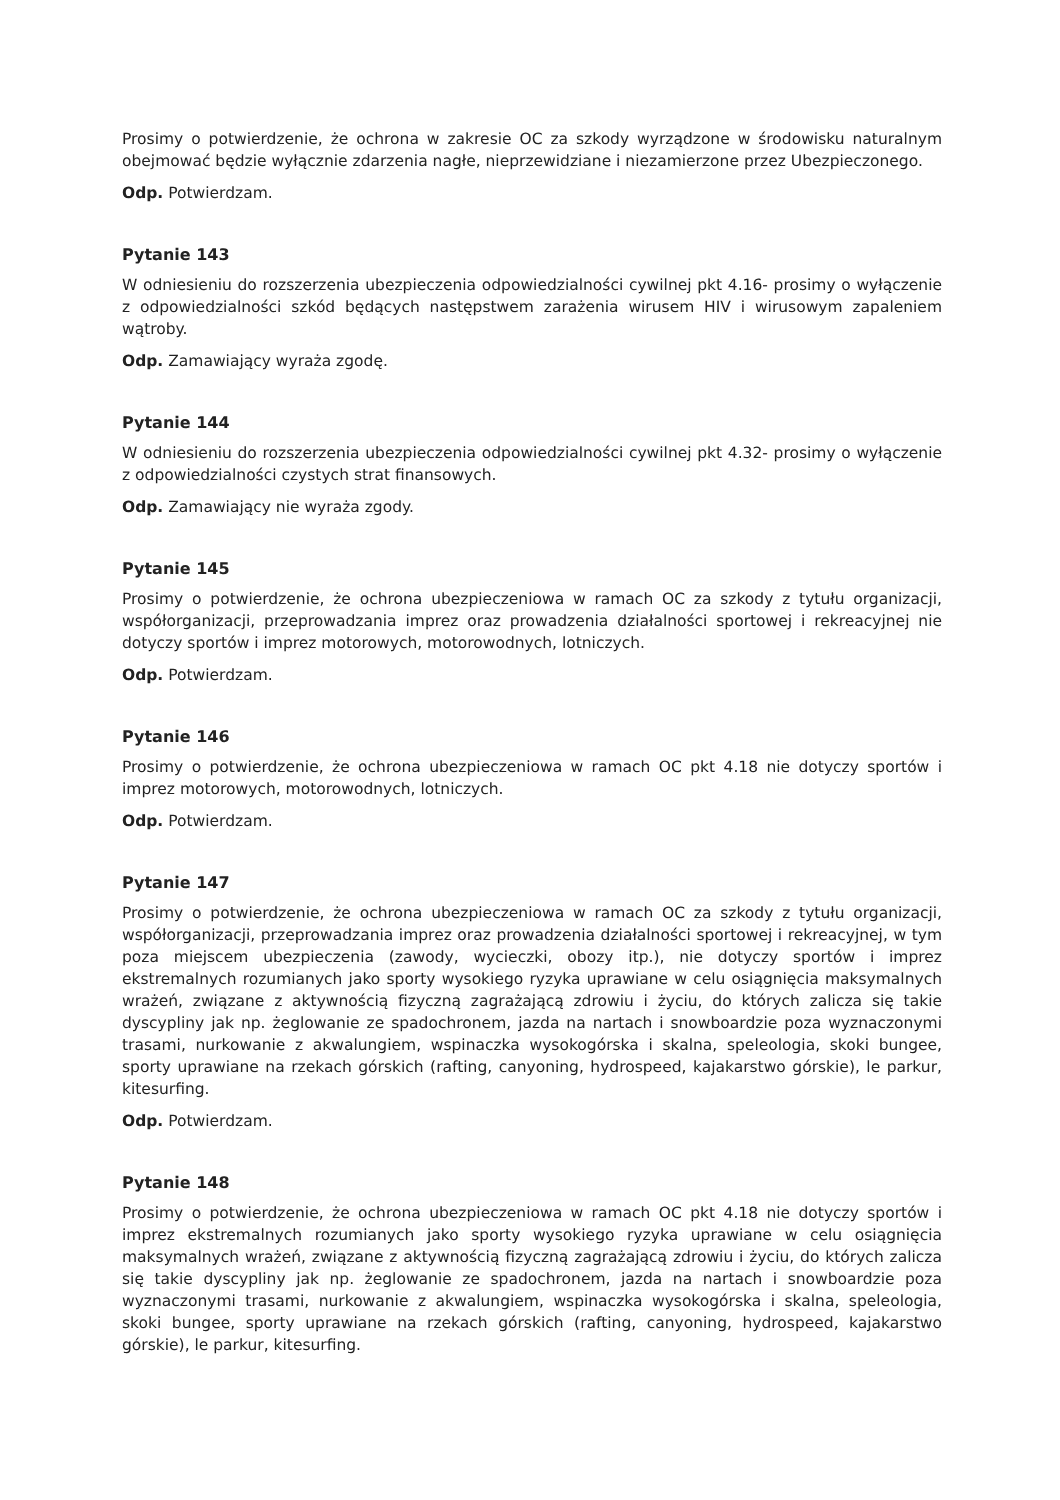Prosimy o potwierdzenie, że ochrona w zakresie OC za szkody wyrządzone w środowisku naturalnym obejmować będzie wyłącznie zdarzenia nagłe, nieprzewidziane i niezamierzone przez Ubezpieczonego.
Odp. Potwierdzam.
Pytanie 143
W odniesieniu do rozszerzenia ubezpieczenia odpowiedzialności cywilnej pkt 4.16- prosimy o wyłączenie z odpowiedzialności szkód będących następstwem zarażenia wirusem HIV i wirusowym zapaleniem wątroby.
Odp. Zamawiający wyraża zgodę.
Pytanie 144
W odniesieniu do rozszerzenia ubezpieczenia odpowiedzialności cywilnej pkt 4.32- prosimy o wyłączenie z odpowiedzialności czystych strat finansowych.
Odp. Zamawiający nie wyraża zgody.
Pytanie 145
Prosimy o potwierdzenie, że ochrona ubezpieczeniowa w ramach OC za szkody z tytułu organizacji, współorganizacji, przeprowadzania imprez oraz prowadzenia działalności sportowej i rekreacyjnej nie dotyczy sportów i imprez motorowych, motorowodnych, lotniczych.
Odp. Potwierdzam.
Pytanie 146
Prosimy o potwierdzenie, że ochrona ubezpieczeniowa w ramach OC pkt 4.18 nie dotyczy sportów i imprez motorowych, motorowodnych, lotniczych.
Odp. Potwierdzam.
Pytanie 147
Prosimy o potwierdzenie, że ochrona ubezpieczeniowa w ramach OC za szkody z tytułu organizacji, współorganizacji, przeprowadzania imprez oraz prowadzenia działalności sportowej i rekreacyjnej, w tym poza miejscem ubezpieczenia (zawody, wycieczki, obozy itp.), nie dotyczy sportów i imprez ekstremalnych rozumianych jako sporty wysokiego ryzyka uprawiane w celu osiągnięcia maksymalnych wrażeń, związane z aktywnością fizyczną zagrażającą zdrowiu i życiu, do których zalicza się takie dyscypliny jak np. żeglowanie ze spadochronem, jazda na nartach i snowboardzie poza wyznaczonymi trasami, nurkowanie z akwalungiem, wspinaczka wysokogórska i skalna, speleologia, skoki bungee, sporty uprawiane na rzekach górskich (rafting, canyoning, hydrospeed, kajakarstwo górskie), le parkur, kitesurfing.
Odp. Potwierdzam.
Pytanie 148
Prosimy o potwierdzenie, że ochrona ubezpieczeniowa w ramach OC pkt 4.18 nie dotyczy sportów i imprez ekstremalnych rozumianych jako sporty wysokiego ryzyka uprawiane w celu osiągnięcia maksymalnych wrażeń, związane z aktywnością fizyczną zagrażającą zdrowiu i życiu, do których zalicza się takie dyscypliny jak np. żeglowanie ze spadochronem, jazda na nartach i snowboardzie poza wyznaczonymi trasami, nurkowanie z akwalungiem, wspinaczka wysokogórska i skalna, speleologia, skoki bungee, sporty uprawiane na rzekach górskich (rafting, canyoning, hydrospeed, kajakarstwo górskie), le parkur, kitesurfing.